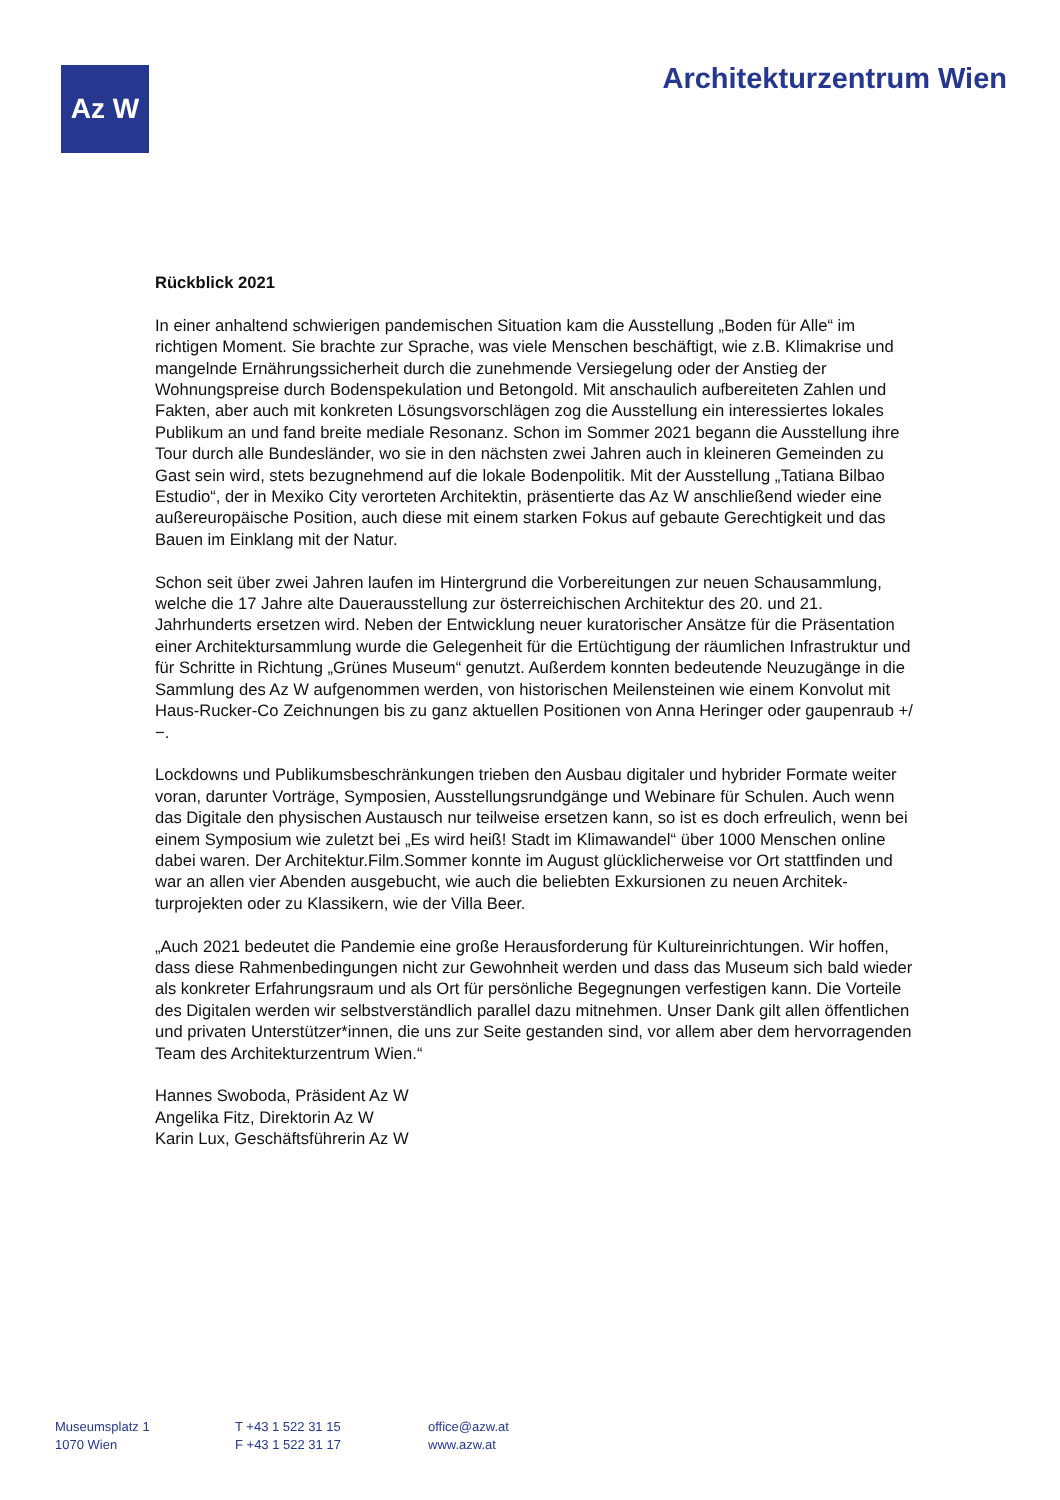Az W Architekturzentrum Wien
Rückblick 2021
In einer anhaltend schwierigen pandemischen Situation kam die Ausstellung „Boden für Alle“ im richtigen Moment. Sie brachte zur Sprache, was viele Menschen beschäftigt, wie z.B. Klimakrise und mangelnde Ernährungssicherheit durch die zunehmende Versiegelung oder der Anstieg der Wohnungspreise durch Bodenspekulation und Betongold. Mit anschaulich aufbereiteten Zahlen und Fakten, aber auch mit konkreten Lösungsvorschlä­gen zog die Ausstellung ein interessiertes lokales Publikum an und fand breite mediale Resonanz. Schon im Sommer 2021 begann die Ausstellung ihre Tour durch alle Bundeslän­der, wo sie in den nächsten zwei Jahren auch in kleineren Gemeinden zu Gast sein wird, stets bezugnehmend auf die lokale Bodenpolitik. Mit der Ausstellung „Tatiana Bilbao Estudio“, der in Mexiko City verorteten Architektin, präsentierte das Az W anschließend wieder eine außereuropäische Position, auch diese mit einem starken Fokus auf gebaute Gerechtigkeit und das Bauen im Einklang mit der Natur.
Schon seit über zwei Jahren laufen im Hintergrund die Vorbereitungen zur neuen Schausammlung, welche die 17 Jahre alte Dauerausstellung zur österreichischen Architek­tur des 20. und 21. Jahrhunderts ersetzen wird. Neben der Entwicklung neuer kuratorischer Ansätze für die Präsentation einer Architektursammlung wurde die Gelegenheit für die Ertüchtigung der räumlichen Infrastruktur und für Schritte in Richtung „Grünes Museum“ genutzt. Außerdem konnten bedeutende Neuzugänge in die Sammlung des Az W aufge­nommen werden, von historischen Meilensteinen wie einem Konvolut mit Haus-Rucker-Co Zeichnungen bis zu ganz aktuellen Positionen von Anna Heringer oder gaupenraub +/−.
Lockdowns und Publikumsbeschränkungen trieben den Ausbau digitaler und hybrider Formate weiter voran, darunter Vorträge, Symposien, Ausstellungsrundgänge und Webinare für Schulen. Auch wenn das Digitale den physischen Austausch nur teilweise ersetzen kann, so ist es doch erfreulich, wenn bei einem Symposium wie zuletzt bei „Es wird heiß! Stadt im Klimawandel“ über 1000 Menschen online dabei waren. Der Architektur.Film.Sommer konnte im August glücklicherweise vor Ort stattfinden und war an allen vier Abenden ausgebucht, wie auch die beliebten Exkursionen zu neuen Architek­turprojekten oder zu Klassikern, wie der Villa Beer.
„Auch 2021 bedeutet die Pandemie eine große Herausforderung für Kultureinrichtungen. Wir hoffen, dass diese Rahmenbedingungen nicht zur Gewohnheit werden und dass das Museum sich bald wieder als konkreter Erfahrungsraum und als Ort für persönliche Begegnungen verfestigen kann. Die Vorteile des Digitalen werden wir selbstverständlich parallel dazu mitnehmen. Unser Dank gilt allen öffentlichen und privaten Unterstützer*in­nen, die uns zur Seite gestanden sind, vor allem aber dem hervorragenden Team des Architekturzentrum Wien.“
Hannes Swoboda, Präsident Az W
Angelika Fitz, Direktorin Az W
Karin Lux, Geschäftsführerin Az W
Museumsplatz 1
1070 Wien
T +43 1 522 31 15
F +43 1 522 31 17
office@azw.at
www.azw.at